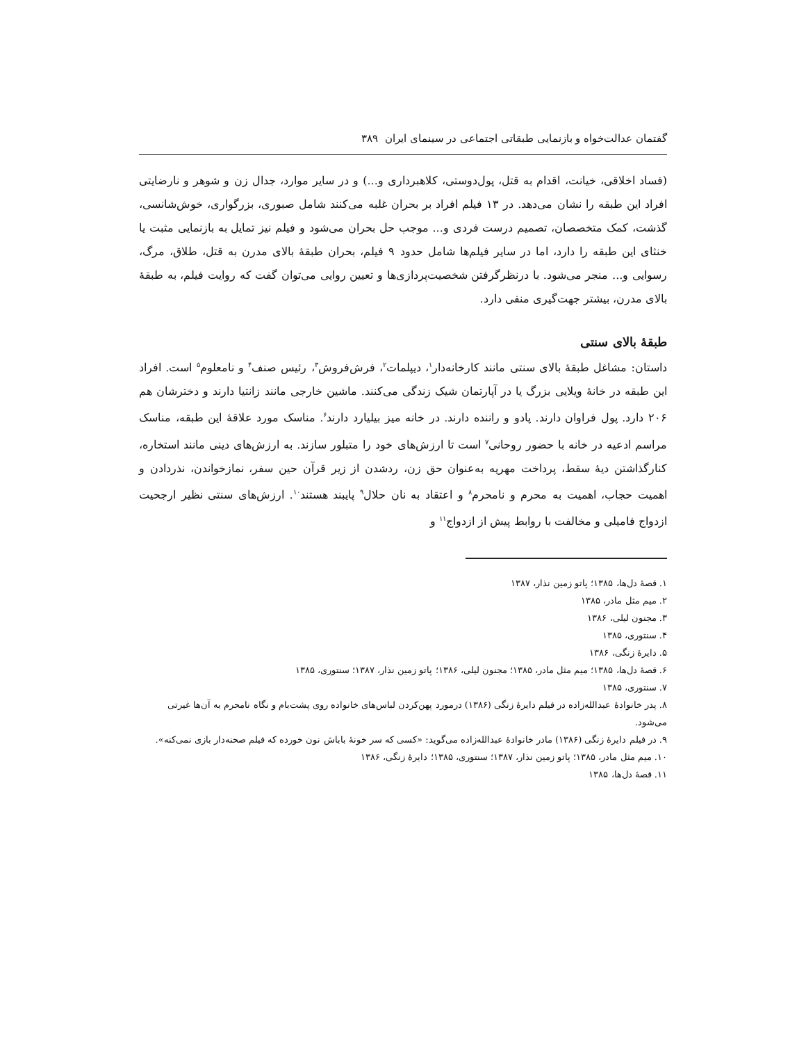گفتمان عدالت‌خواه و بازنمایی طبقاتی اجتماعی در سینمای ایران ۳۸۹
(فساد اخلاقی، خیانت، اقدام به قتل، پول‌دوستی، کلاهبرداری و...) و در سایر موارد، جدال زن و شوهر و نارضایتی افراد این طبقه را نشان می‌دهد. در ۱۳ فیلم افراد بر بحران غلبه می‌کنند شامل صبوری، بزرگواری، خوش‌شانسی، گذشت، کمک متخصصان، تصمیم درست فردی و... موجب حل بحران می‌شود و فیلم نیز تمایل به بازنمایی مثبت یا خنثای این طبقه را دارد، اما در سایر فیلم‌ها شامل حدود ۹ فیلم، بحران طبقهٔ بالای مدرن به قتل، طلاق، مرگ، رسوایی و... منجر می‌شود. با درنظرگرفتن شخصیت‌پردازی‌ها و تعیین روایی می‌توان گفت که روایت فیلم، به طبقهٔ بالای مدرن، بیشتر جهت‌گیری منفی دارد.
طبقهٔ بالای سنتی
داستان: مشاغل طبقهٔ بالای سنتی مانند کارخانه‌دار<sup>۱</sup>، دیپلمات<sup>۲</sup>، فرش‌فروش<sup>۳</sup>، رئیس صنف<sup>۴</sup> و نامعلوم<sup>۵</sup> است. افراد این طبقه در خانهٔ ویلایی بزرگ یا در آپارتمان شیک زندگی می‌کنند. ماشین خارجی مانند زانتیا دارند و دخترشان هم ۲۰۶ دارد. پول فراوان دارند. پادو و راننده دارند. در خانه میز بیلیارد دارند<sup>۶</sup>. مناسک مورد علاقهٔ این طبقه، مناسک مراسم ادعیه در خانه با حضور روحانی<sup>۷</sup> است تا ارزش‌های خود را متبلور سازند. به ارزش‌های دینی مانند استخاره، کنارگذاشتن دیهٔ سقط، پرداخت مهریه به‌عنوان حق زن، ردشدن از زیر قرآن حین سفر، نمازخواندن، نذردادن و اهمیت حجاب، اهمیت به محرم و نامحرم<sup>۸</sup> و اعتقاد به نان حلال<sup>۹</sup> پایبند هستند<sup>۱۰</sup>. ارزش‌های سنتی نظیر ارجحیت ازدواج فامیلی و مخالفت با روابط پیش از ازدواج<sup>۱۱</sup> و
۱. قصهٔ دل‌ها، ۱۳۸۵؛ پاتو زمین نذار، ۱۳۸۷
۲. میم مثل مادر، ۱۳۸۵
۳. مجنون لیلی، ۱۳۸۶
۴. سنتوری، ۱۳۸۵
۵. دایرهٔ زنگی، ۱۳۸۶
۶. قصهٔ دل‌ها، ۱۳۸۵؛ میم مثل مادر، ۱۳۸۵؛ مجنون لیلی، ۱۳۸۶؛ پاتو زمین نذار، ۱۳۸۷؛ سنتوری، ۱۳۸۵
۷. سنتوری، ۱۳۸۵
۸. پدر خانوادهٔ عبدالله‌زاده در فیلم دایرهٔ زنگی (۱۳۸۶) درمورد پهن‌کردن لباس‌های خانواده روی پشت‌بام و نگاه نامحرم به آن‌ها غیرتی می‌شود.
۹. در فیلم دایرهٔ زنگی (۱۳۸۶) مادر خانوادهٔ عبدالله‌زاده می‌گوید: «کسی که سر خونهٔ باباش نون خورده که فیلم صحنه‌دار بازی نمی‌کنه».
۱۰. میم مثل مادر، ۱۳۸۵؛ پاتو زمین نذار، ۱۳۸۷؛ سنتوری، ۱۳۸۵؛ دایرهٔ زنگی، ۱۳۸۶
۱۱. قصهٔ دل‌ها، ۱۳۸۵